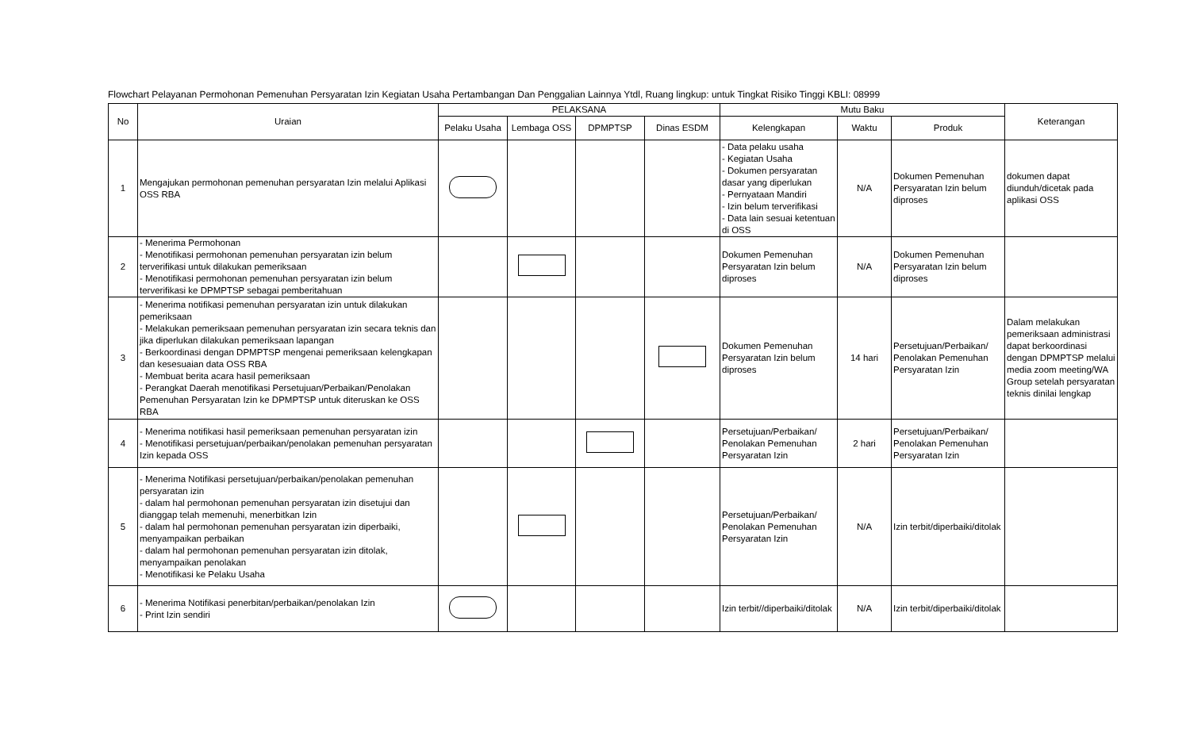Flowchart Pelayanan Permohonan Pemenuhan Persyaratan Izin Kegiatan Usaha Pertambangan Dan Penggalian Lainnya Ytdl, Ruang lingkup: untuk Tingkat Risiko Tinggi KBLI: 08999
| No | Uraian | PELAKSANA | | | | Mutu Baku | | | Keterangan |
| --- | --- | --- | --- | --- | --- | --- | --- | --- | --- |
| | | Pelaku Usaha | Lembaga OSS | DPMPTSP | Dinas ESDM | Kelengkapan | Waktu | Produk | |
| 1 | Mengajukan permohonan pemenuhan persyaratan Izin melalui Aplikasi OSS RBA | | | | | - Data pelaku usaha - Kegiatan Usaha - Dokumen persyaratan dasar yang diperlukan - Pernyataan Mandiri - Izin belum terverifikasi - Data lain sesuai ketentuan di OSS | N/A | Dokumen Pemenuhan Persyaratan Izin belum diproses | dokumen dapat diunduh/dicetak pada aplikasi OSS |
| 2 | - Menerima Permohonan - Menotifikasi permohonan pemenuhan persyaratan izin belum terverifikasi untuk dilakukan pemeriksaan - Menotifikasi permohonan pemenuhan persyaratan izin belum terverifikasi ke DPMPTSP sebagai pemberitahuan | | | | | Dokumen Pemenuhan Persyaratan Izin belum diproses | N/A | Dokumen Pemenuhan Persyaratan Izin belum diproses | |
| 3 | - Menerima notifikasi pemenuhan persyaratan izin untuk dilakukan pemeriksaan - Melakukan pemeriksaan pemenuhan persyaratan izin secara teknis dan jika diperlukan dilakukan pemeriksaan lapangan - Berkoordinasi dengan DPMPTSP mengenai pemeriksaan kelengkapan dan kesesuaian data OSS RBA - Membuat berita acara hasil pemeriksaan - Perangkat Daerah menotifikasi Persetujuan/Perbaikan/Penolakan Pemenuhan Persyaratan Izin ke DPMPTSP untuk diteruskan ke OSS RBA | | | | | Dokumen Pemenuhan Persyaratan Izin belum diproses | 14 hari | Persetujuan/Perbaikan/ Penolakan Pemenuhan Persyaratan Izin | Dalam melakukan pemeriksaan administrasi dapat berkoordinasi dengan DPMPTSP melalui media zoom meeting/WA Group setelah persyaratan teknis dinilai lengkap |
| 4 | - Menerima notifikasi hasil pemeriksaan pemenuhan persyaratan izin - Menotifikasi persetujuan/perbaikan/penolakan pemenuhan persyaratan Izin kepada OSS | | | | | Persetujuan/Perbaikan/ Penolakan Pemenuhan Persyaratan Izin | 2 hari | Persetujuan/Perbaikan/ Penolakan Pemenuhan Persyaratan Izin | |
| 5 | - Menerima Notifikasi persetujuan/perbaikan/penolakan pemenuhan persyaratan izin - dalam hal permohonan pemenuhan persyaratan izin disetujui dan dianggap telah memenuhi, menerbitkan Izin - dalam hal permohonan pemenuhan persyaratan izin diperbaiki, menyampaikan perbaikan - dalam hal permohonan pemenuhan persyaratan izin ditolak, menyampaikan penolakan - Menotifikasi ke Pelaku Usaha | | | | | Persetujuan/Perbaikan/ Penolakan Pemenuhan Persyaratan Izin | N/A | Izin terbit/diperbaiki/ditolak | |
| 6 | - Menerima Notifikasi penerbitan/perbaikan/penolakan Izin - Print Izin sendiri | | | | | Izin terbit//diperbaiki/ditolak | N/A | Izin terbit/diperbaiki/ditolak | |